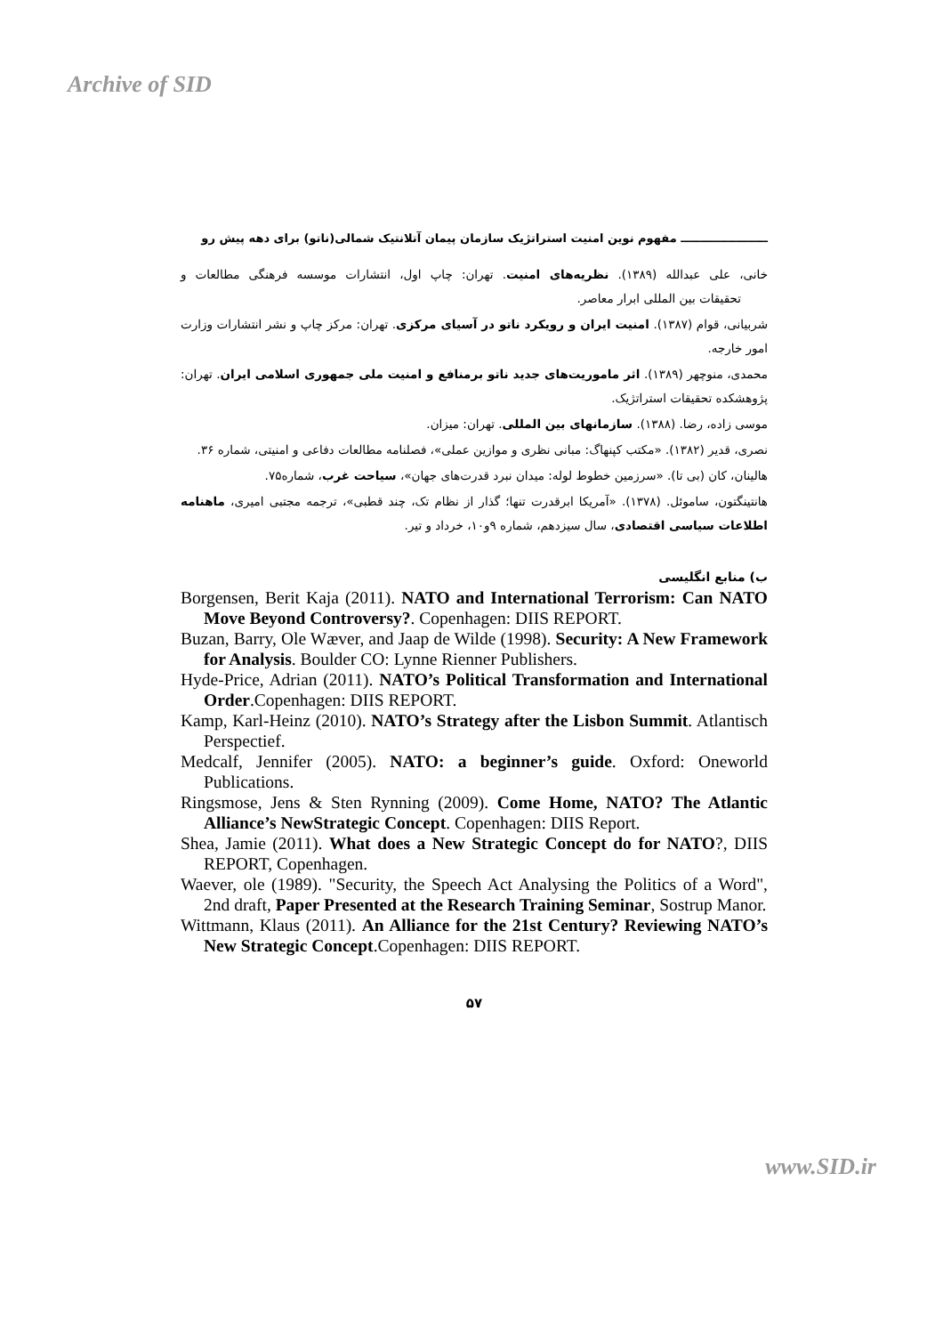Archive of SID
ــــــــــــــــــــــ مفهوم نوین امنیت استراتژیک سازمان پیمان آتلانتیک شمالی(ناتو) برای دهه پیش رو
خانی، علی عبدالله (۱۳۸۹). نظریه‌های امنیت. تهران: چاپ اول، انتشارات موسسه فرهنگی مطالعات و تحقیقات بین المللی ابرار معاصر.
شربیانی، قوام (۱۳۸۷). امنیت ایران و رویکرد ناتو در آسیای مرکزی. تهران: مرکز چاپ و نشر انتشارات وزارت امور خارجه.
محمدی، منوچهر (۱۳۸۹). اثر ماموریت‌های جدید ناتو برمنافع و امنیت ملی جمهوری اسلامی ایران. تهران: پژوهشکده تحقیقات استراتژیک.
موسی زاده، رضا. (۱۳۸۸). سازمانهای بین المللی. تهران: میزان.
نصری، قدیر (۱۳۸۲). «مکتب کپنهاگ: مبانی نظری و موازین عملی»، فصلنامه مطالعات دفاعی و امنیتی، شماره ۳۶.
هالینان، کان (بی تا). «سرزمین خطوط لوله: میدان نبرد قدرت‌های جهان»، سیاحت غرب، شماره۷۵.
هانتینگتون، ساموئل. (۱۳۷۸). «آمریکا ابرقدرت تنها؛ گذار از نظام تک، چند قطبی»، ترجمه مجتبی امیری، ماهنامه اطلاعات سیاسی اقتصادی، سال سیزدهم، شماره ۹و۱۰، خرداد و تیر.
ب) منابع انگلیسی
Borgensen, Berit Kaja (2011). NATO and International Terrorism: Can NATO Move Beyond Controversy?. Copenhagen: DIIS REPORT.
Buzan, Barry, Ole Wæver, and Jaap de Wilde (1998). Security: A New Framework for Analysis. Boulder CO: Lynne Rienner Publishers.
Hyde-Price, Adrian (2011). NATO’s Political Transformation and International Order.Copenhagen: DIIS REPORT.
Kamp, Karl-Heinz (2010). NATO’s Strategy after the Lisbon Summit. Atlantisch Perspectief.
Medcalf, Jennifer (2005). NATO: a beginner’s guide. Oxford: Oneworld Publications.
Ringsmose, Jens & Sten Rynning (2009). Come Home, NATO? The Atlantic Alliance’s NewStrategic Concept. Copenhagen: DIIS Report.
Shea, Jamie (2011). What does a New Strategic Concept do for NATO?, DIIS REPORT, Copenhagen.
Waever, ole (1989). "Security, the Speech Act Analysing the Politics of a Word", 2nd draft, Paper Presented at the Research Training Seminar, Sostrup Manor.
Wittmann, Klaus (2011). An Alliance for the 21st Century? Reviewing NATO’s New Strategic Concept.Copenhagen: DIIS REPORT.
۵۷
www.SID.ir